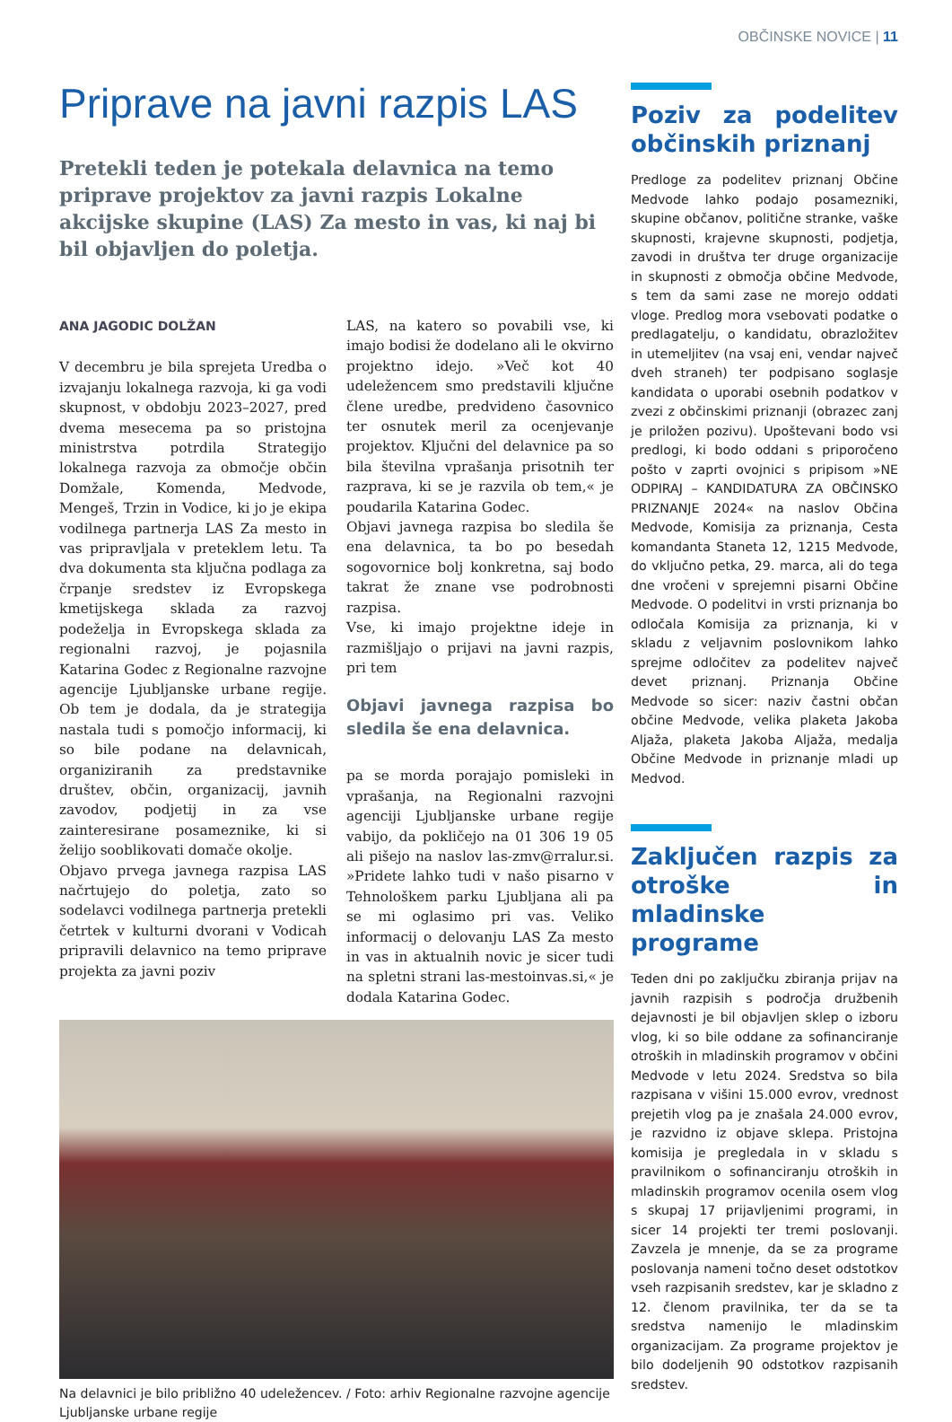OBČINSKE NOVICE | 11
Priprave na javni razpis LAS
Pretekli teden je potekala delavnica na temo priprave projektov za javni razpis Lokalne akcijske skupine (LAS) Za mesto in vas, ki naj bi bil objavljen do poletja.
ANA JAGODIC DOLŽAN
V decembru je bila sprejeta Uredba o izvajanju lokalnega razvoja, ki ga vodi skupnost, v obdobju 2023–2027, pred dvema mesecema pa so pristojna ministrstva potrdila Strategijo lokalnega razvoja za območje občin Domžale, Komenda, Medvode, Mengeš, Trzin in Vodice, ki jo je ekipa vodilnega partnerja LAS Za mesto in vas pripravljala v preteklem letu. Ta dva dokumenta sta ključna podlaga za črpanje sredstev iz Evropskega kmetijskega sklada za razvoj podeželja in Evropskega sklada za regionalni razvoj, je pojasnila Katarina Godec z Regionalne razvojne agencije Ljubljanske urbane regije. Ob tem je dodala, da je strategija nastala tudi s pomočjo informacij, ki so bile podane na delavnicah, organiziranih za predstavnike društev, občin, organizacij, javnih zavodov, podjetij in za vse zainteresirane posameznike, ki si želijo sooblikovati domače okolje.
Objavo prvega javnega razpisa LAS načrtujejo do poletja, zato so sodelavci vodilnega partnerja pretekli četrtek v kulturni dvorani v Vodicah pripravili delavnico na temo priprave projekta za javni poziv
LAS, na katero so povabili vse, ki imajo bodisi že dodelano ali le okvirno projektno idejo. »Več kot 40 udeležencem smo predstavili ključne člene uredbe, predvideno časovnico ter osnutek meril za ocenjevanje projektov. Ključni del delavnice pa so bila številna vprašanja prisotnih ter razprava, ki se je razvila ob tem,« je poudarila Katarina Godec.
Objavi javnega razpisa bo sledila še ena delavnica, ta bo po besedah sogovornice bolj konkretna, saj bodo takrat že znane vse podrobnosti razpisa.
Vse, ki imajo projektne ideje in razmišljajo o prijavi na javni razpis, pri tem
Objavi javnega razpisa bo sledila še ena delavnica.
pa se morda porajajo pomisleki in vprašanja, na Regionalni razvojni agenciji Ljubljanske urbane regije vabijo, da pokličejo na 01 306 19 05 ali pišejo na naslov las-zmv@rralur.si. »Pridete lahko tudi v našo pisarno v Tehnološkem parku Ljubljana ali pa se mi oglasimo pri vas. Veliko informacij o delovanju LAS Za mesto in vas in aktualnih novic je sicer tudi na spletni strani las-mestoinvas.si,« je dodala Katarina Godec.
Na delavnici je bilo približno 40 udeležencev. / Foto: arhiv Regionalne razvojne agencije Ljubljanske urbane regije
Poziv za podelitev občinskih priznanj
Predloge za podelitev priznanj Občine Medvode lahko podajo posamezniki, skupine občanov, politične stranke, vaške skupnosti, krajevne skupnosti, podjetja, zavodi in društva ter druge organizacije in skupnosti z območja občine Medvode, s tem da sami zase ne morejo oddati vloge. Predlog mora vsebovati podatke o predlagatelju, o kandidatu, obrazložitev in utemeljitev (na vsaj eni, vendar največ dveh straneh) ter podpisano soglasje kandidata o uporabi osebnih podatkov v zvezi z občinskimi priznanji (obrazec zanj je priložen pozivu). Upoštevani bodo vsi predlogi, ki bodo oddani s priporočeno pošto v zaprti ovojnici s pripisom »NE ODPIRAJ – KANDIDATURA ZA OBČINSKO PRIZNANJE 2024« na naslov Občina Medvode, Komisija za priznanja, Cesta komandanta Staneta 12, 1215 Medvode, do vključno petka, 29. marca, ali do tega dne vročeni v sprejemni pisarni Občine Medvode. O podelitvi in vrsti priznanja bo odločala Komisija za priznanja, ki v skladu z veljavnim poslovnikom lahko sprejme odločitev za podelitev največ devet priznanj. Priznanja Občine Medvode so sicer: naziv častni občan občine Medvode, velika plaketa Jakoba Aljaža, plaketa Jakoba Aljaža, medalja Občine Medvode in priznanje mladi up Medvod.
Zaključen razpis za otroške in mladinske programe
Teden dni po zaključku zbiranja prijav na javnih razpisih s področja družbenih dejavnosti je bil objavljen sklep o izboru vlog, ki so bile oddane za sofinanciranje otroških in mladinskih programov v občini Medvode v letu 2024. Sredstva so bila razpisana v višini 15.000 evrov, vrednost prejetih vlog pa je znašala 24.000 evrov, je razvidno iz objave sklepa. Pristojna komisija je pregledala in v skladu s pravilnikom o sofinanciranju otroških in mladinskih programov ocenila osem vlog s skupaj 17 prijavljenimi programi, in sicer 14 projekti ter tremi poslovanji. Zavzela je mnenje, da se za programe poslovanja nameni točno deset odstotkov vseh razpisanih sredstev, kar je skladno z 12. členom pravilnika, ter da se ta sredstva namenijo le mladinskim organizacijam. Za programe projektov je bilo dodeljenih 90 odstotkov razpisanih sredstev.